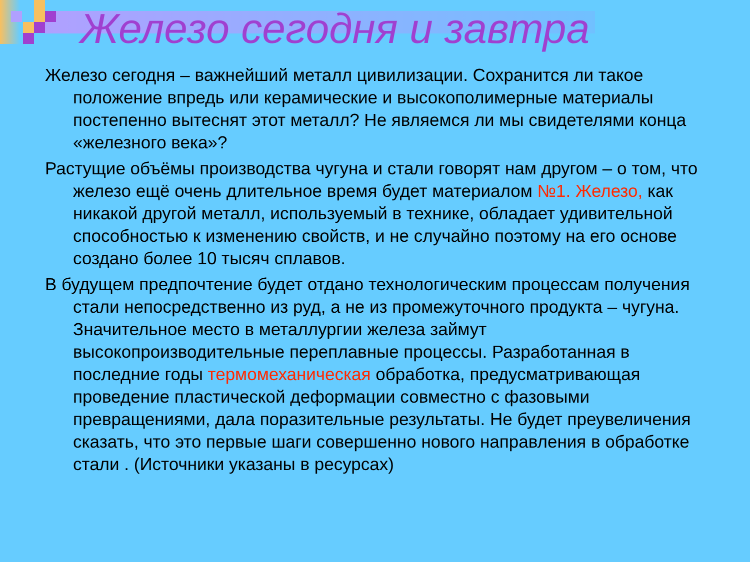Железо сегодня и завтра
Железо сегодня – важнейший металл цивилизации. Сохранится ли такое положение впредь или керамические и высокополимерные материалы постепенно вытеснят этот металл? Не являемся ли мы свидетелями конца «железного века»?
Растущие объёмы производства чугуна и стали говорят нам другом – о том, что железо ещё очень длительное время будет материалом №1. Железо, как никакой другой металл, используемый в технике, обладает удивительной способностью к изменению свойств, и не случайно поэтому на его основе создано более 10 тысяч сплавов.
В будущем предпочтение будет отдано технологическим процессам получения стали непосредственно из руд, а не из промежуточного продукта – чугуна. Значительное место в металлургии железа займут высокопроизводительные переплавные процессы. Разработанная в последние годы термомеханическая обработка, предусматривающая проведение пластической деформации совместно с фазовыми превращениями, дала поразительные результаты. Не будет преувеличения сказать, что это первые шаги совершенно нового направления в обработке стали . (Источники указаны в ресурсах)